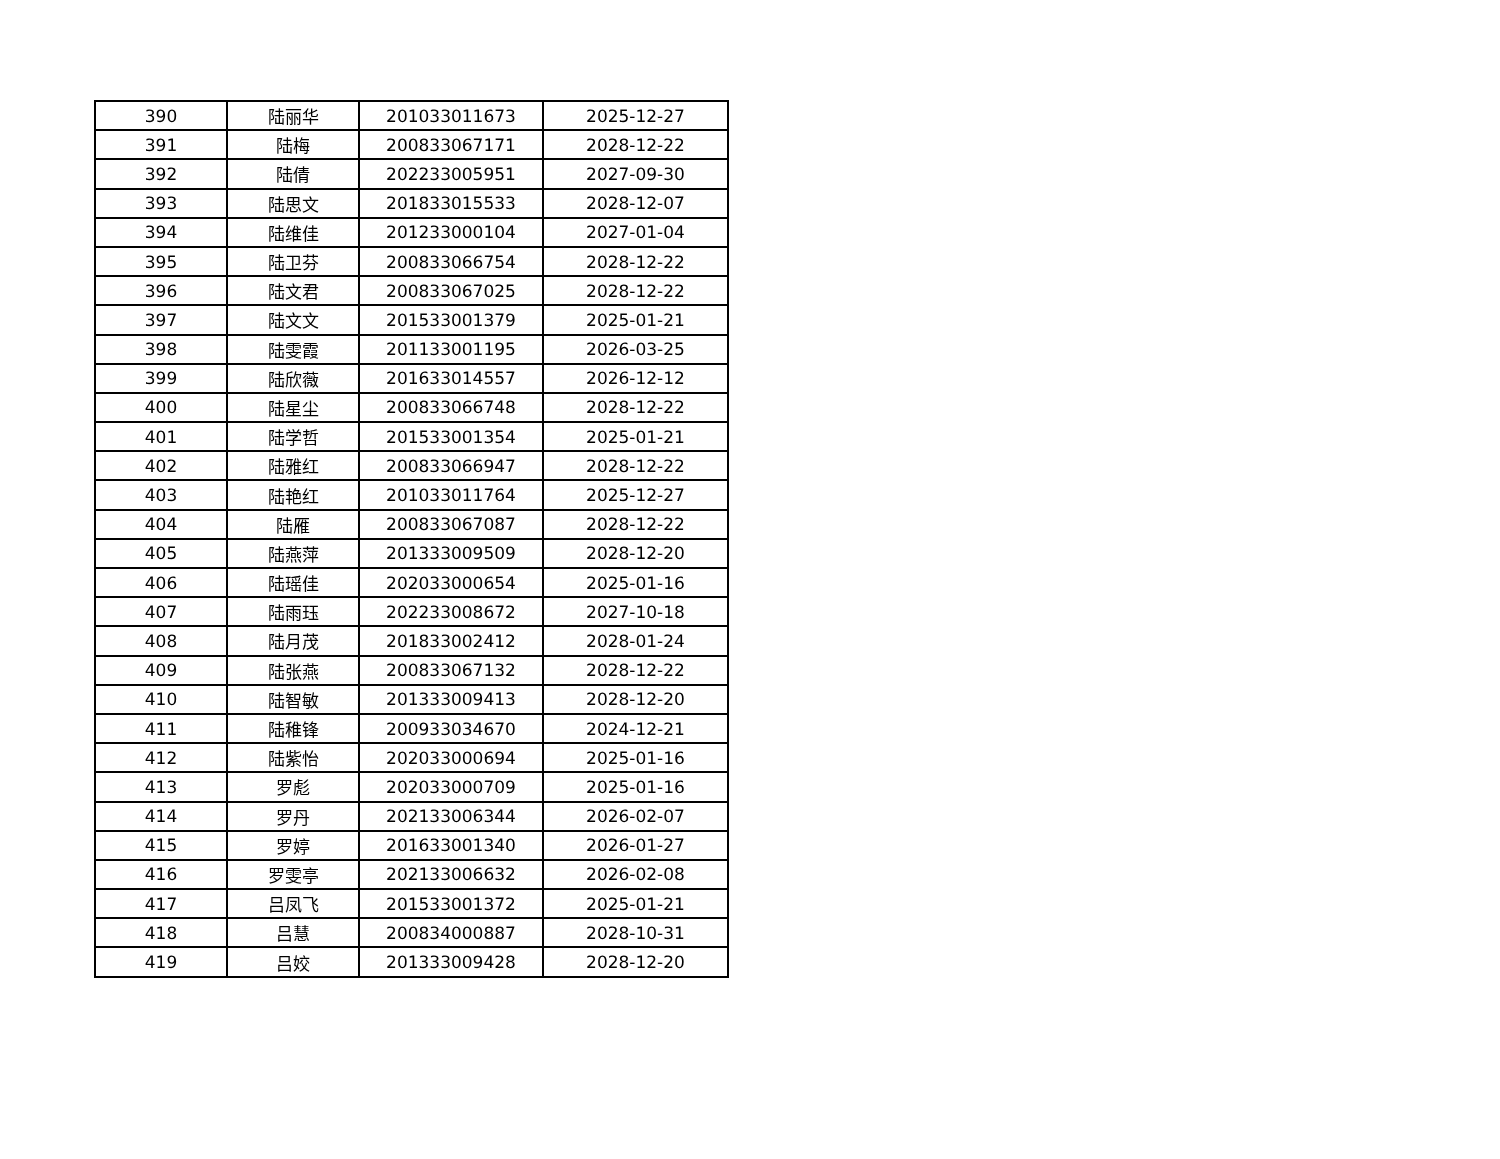| 390 | 陆丽华 | 201033011673 | 2025-12-27 |
| 391 | 陆梅 | 200833067171 | 2028-12-22 |
| 392 | 陆倩 | 202233005951 | 2027-09-30 |
| 393 | 陆思文 | 201833015533 | 2028-12-07 |
| 394 | 陆维佳 | 201233000104 | 2027-01-04 |
| 395 | 陆卫芬 | 200833066754 | 2028-12-22 |
| 396 | 陆文君 | 200833067025 | 2028-12-22 |
| 397 | 陆文文 | 201533001379 | 2025-01-21 |
| 398 | 陆雯霞 | 201133001195 | 2026-03-25 |
| 399 | 陆欣薇 | 201633014557 | 2026-12-12 |
| 400 | 陆星尘 | 200833066748 | 2028-12-22 |
| 401 | 陆学哲 | 201533001354 | 2025-01-21 |
| 402 | 陆雅红 | 200833066947 | 2028-12-22 |
| 403 | 陆艳红 | 201033011764 | 2025-12-27 |
| 404 | 陆雁 | 200833067087 | 2028-12-22 |
| 405 | 陆燕萍 | 201333009509 | 2028-12-20 |
| 406 | 陆瑶佳 | 202033000654 | 2025-01-16 |
| 407 | 陆雨珏 | 202233008672 | 2027-10-18 |
| 408 | 陆月茂 | 201833002412 | 2028-01-24 |
| 409 | 陆张燕 | 200833067132 | 2028-12-22 |
| 410 | 陆智敏 | 201333009413 | 2028-12-20 |
| 411 | 陆稚锋 | 200933034670 | 2024-12-21 |
| 412 | 陆紫怡 | 202033000694 | 2025-01-16 |
| 413 | 罗彪 | 202033000709 | 2025-01-16 |
| 414 | 罗丹 | 202133006344 | 2026-02-07 |
| 415 | 罗婷 | 201633001340 | 2026-01-27 |
| 416 | 罗雯亭 | 202133006632 | 2026-02-08 |
| 417 | 吕凤飞 | 201533001372 | 2025-01-21 |
| 418 | 吕慧 | 200834000887 | 2028-10-31 |
| 419 | 吕姣 | 201333009428 | 2028-12-20 |